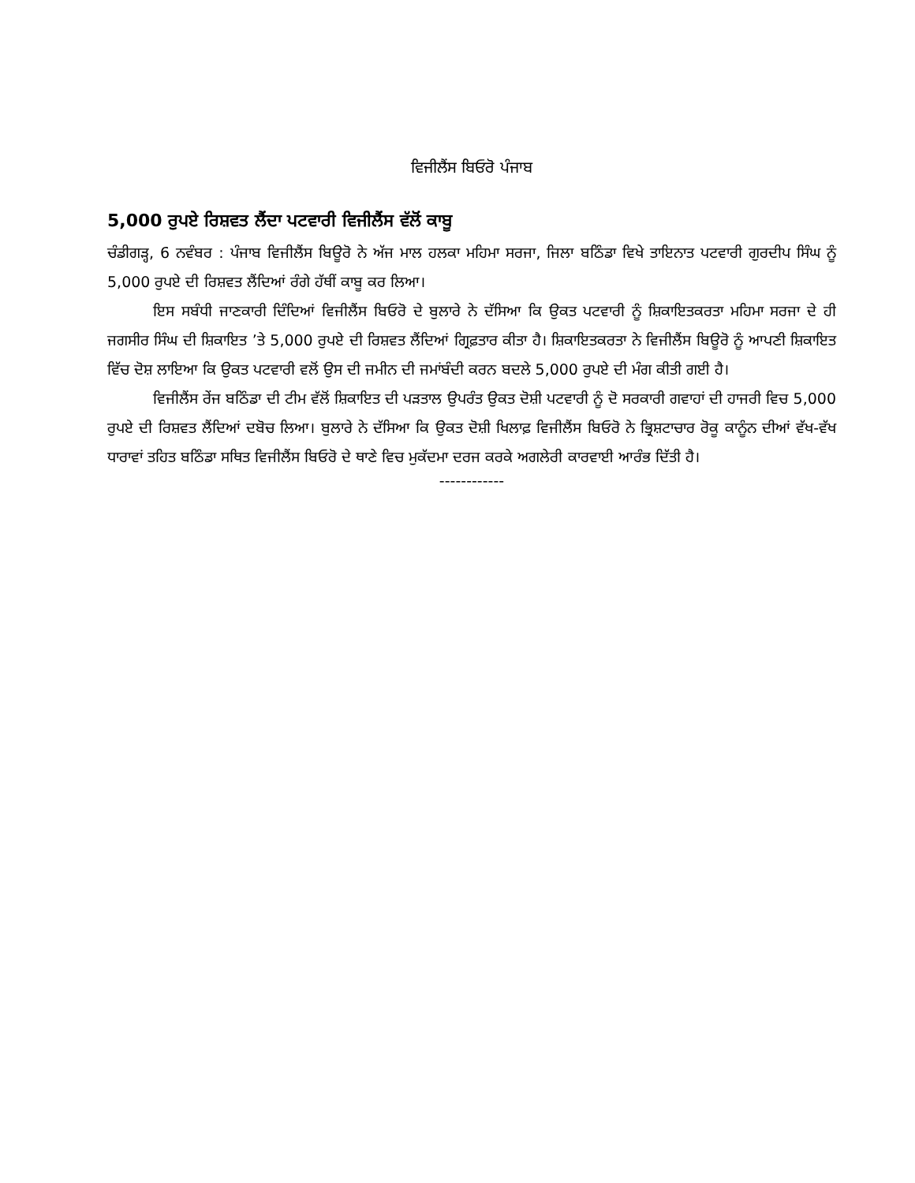ਵਿਜੀਲੈਂਸ ਬਿਓਰੋ ਪੰਜਾਬ
5,000 ਰੁਪਏ ਰਿਸ਼ਵਤ ਲੈਂਦਾ ਪਟਵਾਰੀ ਵਿਜੀਲੈਂਸ ਵੱਲੋਂ ਕਾਬੂ
ਚੰਡੀਗੜ੍ਹ, 6 ਨਵੰਬਰ : ਪੰਜਾਬ ਵਿਜੀਲੈਂਸ ਬਿਊਰੋ ਨੇ ਅੱਜ ਮਾਲ ਹਲਕਾ ਮਹਿਮਾ ਸਰਜਾ, ਜਿਲਾ ਬਠਿੰਡਾ ਵਿਖੇ ਤਾਇਨਾਤ ਪਟਵਾਰੀ ਗੁਰਦੀਪ ਸਿੰਘ ਨੂੰ 5,000 ਰੁਪਏ ਦੀ ਰਿਸ਼ਵਤ ਲੈਂਦਿਆਂ ਰੰਗੇ ਹੱਥੀਂ ਕਾਬੂ ਕਰ ਲਿਆ।
ਇਸ ਸਬੰਧੀ ਜਾਣਕਾਰੀ ਦਿੰਦਿਆਂ ਵਿਜੀਲੈਂਸ ਬਿਓਰੋ ਦੇ ਬੁਲਾਰੇ ਨੇ ਦੱਸਿਆ ਕਿ ਉਕਤ ਪਟਵਾਰੀ ਨੂੰ ਸ਼ਿਕਾਇਤਕਰਤਾ ਮਹਿਮਾ ਸਰਜਾ ਦੇ ਹੀ ਜਗਸੀਰ ਸਿੰਘ ਦੀ ਸ਼ਿਕਾਇਤ ’ਤੇ 5,000 ਰੁਪਏ ਦੀ ਰਿਸ਼ਵਤ ਲੈਂਦਿਆਂ ਗ੍ਰਿਫ਼ਤਾਰ ਕੀਤਾ ਹੈ। ਸ਼ਿਕਾਇਤਕਰਤਾ ਨੇ ਵਿਜੀਲੈਂਸ ਬਿਊਰੋ ਨੂੰ ਆਪਣੀ ਸ਼ਿਕਾਇਤ ਵਿੱਚ ਦੋਸ਼ ਲਾਇਆ ਕਿ ਉਕਤ ਪਟਵਾਰੀ ਵਲੋਂ ਉਸ ਦੀ ਜਮੀਨ ਦੀ ਜਮਾਂਬੰਦੀ ਕਰਨ ਬਦਲੇ 5,000 ਰੁਪਏ ਦੀ ਮੰਗ ਕੀਤੀ ਗਈ ਹੈ।
ਵਿਜੀਲੈਂਸ ਰੇਂਜ ਬਠਿੰਡਾ ਦੀ ਟੀਮ ਵੱਲੋਂ ਸ਼ਿਕਾਇਤ ਦੀ ਪੜਤਾਲ ਉਪਰੰਤ ਉਕਤ ਦੋਸ਼ੀ ਪਟਵਾਰੀ ਨੂੰ ਦੋ ਸਰਕਾਰੀ ਗਵਾਹਾਂ ਦੀ ਹਾਜਰੀ ਵਿਚ 5,000 ਰੁਪਏ ਦੀ ਰਿਸ਼ਵਤ ਲੈਂਦਿਆਂ ਦਬੋਚ ਲਿਆ। ਬੁਲਾਰੇ ਨੇ ਦੱਸਿਆ ਕਿ ਉਕਤ ਦੋਸ਼ੀ ਖਿਲਾਫ਼ ਵਿਜੀਲੈਂਸ ਬਿਓਰੋ ਨੇ ਭ੍ਰਿਸ਼ਟਾਚਾਰ ਰੋਕੂ ਕਾਨੂੰਨ ਦੀਆਂ ਵੱਖ-ਵੱਖ ਧਾਰਾਵਾਂ ਤਹਿਤ ਬਠਿੰਡਾ ਸਥਿਤ ਵਿਜੀਲੈਂਸ ਬਿਓਰੋ ਦੇ ਥਾਣੇ ਵਿਚ ਮੁਕੱਦਮਾ ਦਰਜ ਕਰਕੇ ਅਗਲੇਰੀ ਕਾਰਵਾਈ ਆਰੰਭ ਦਿੱਤੀ ਹੈ।
------------